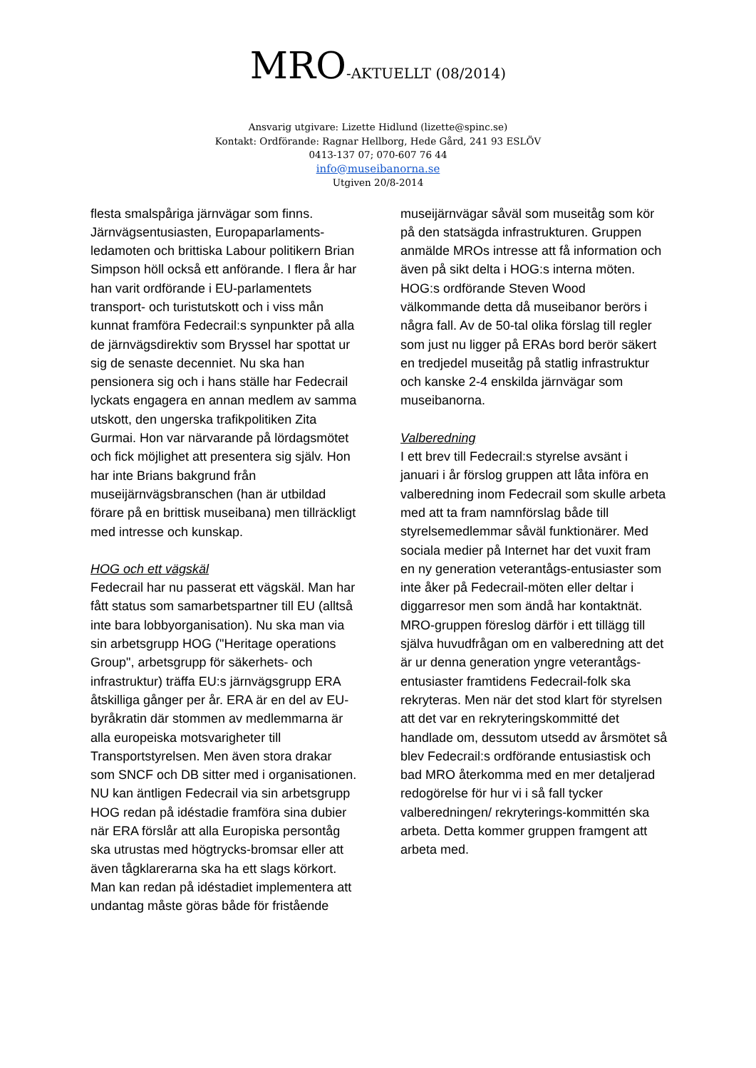MRO-AKTUELLT (08/2014)
Ansvarig utgivare: Lizette Hidlund (lizette@spinc.se)
Kontakt: Ordförande: Ragnar Hellborg, Hede Gård, 241 93 ESLÖV
0413-137 07; 070-607 76 44
info@museibanorna.se
Utgiven 20/8-2014
flesta smalspåriga järnvägar som finns. Järnvägsentusiasten, Europaparlaments-ledamoten och brittiska Labour politikern Brian Simpson höll också ett anförande. I flera år har han varit ordförande i EU-parlamentets transport- och turistutskott och i viss mån kunnat framföra Fedecrail:s synpunkter på alla de järnvägsdirektiv som Bryssel har spottat ur sig de senaste decenniet. Nu ska han pensionera sig och i hans ställe har Fedecrail lyckats engagera en annan medlem av samma utskott, den ungerska trafikpolitiken Zita Gurmai. Hon var närvarande på lördagsmötet och fick möjlighet att presentera sig själv. Hon har inte Brians bakgrund från museijärnvägsbranschen (han är utbildad förare på en brittisk museibana) men tillräckligt med intresse och kunskap.
HOG och ett vägskäl
Fedecrail har nu passerat ett vägskäl. Man har fått status som samarbetspartner till EU (alltså inte bara lobbyorganisation). Nu ska man via sin arbetsgrupp HOG ("Heritage operations Group", arbetsgrupp för säkerhets- och infrastruktur) träffa EU:s järnvägsgrupp ERA åtskilliga gånger per år. ERA är en del av EU-byråkratin där stommen av medlemmarna är alla europeiska motsvarigheter till Transportstyrelsen. Men även stora drakar som SNCF och DB sitter med i organisationen. NU kan äntligen Fedecrail via sin arbetsgrupp HOG redan på idéstadie framföra sina dubier när ERA förslår att alla Europiska persontåg ska utrustas med högtrycks-bromsar eller att även tågklarerarna ska ha ett slags körkort. Man kan redan på idéstadiet implementera att undantag måste göras både för fristående
museijärnvägar såväl som museitåg som kör på den statsägda infrastrukturen. Gruppen anmälde MROs intresse att få information och även på sikt delta i HOG:s interna möten. HOG:s ordförande Steven Wood välkommande detta då museibanor berörs i några fall. Av de 50-tal olika förslag till regler som just nu ligger på ERAs bord berör säkert en tredjedel museitåg på statlig infrastruktur och kanske 2-4 enskilda järnvägar som museibanorna.
Valberedning
I ett brev till Fedecrail:s styrelse avsänt i januari i år förslog gruppen att låta införa en valberedning inom Fedecrail som skulle arbeta med att ta fram namnförslag både till styrelsemedlemmar såväl funktionärer. Med sociala medier på Internet har det vuxit fram en ny generation veterantågs-entusiaster som inte åker på Fedecrail-möten eller deltar i diggarresor men som ändå har kontaktnät. MRO-gruppen föreslog därför i ett tillägg till själva huvudfrågan om en valberedning att det är ur denna generation yngre veterantågs-entusiaster framtidens Fedecrail-folk ska rekryteras. Men när det stod klart för styrelsen att det var en rekryteringskommitté det handlade om, dessutom utsedd av årsmötet så blev Fedecrail:s ordförande entusiastisk och bad MRO återkomma med en mer detaljerad redogörelse för hur vi i så fall tycker valberedningen/ rekryterings-kommittén ska arbeta. Detta kommer gruppen framgent att arbeta med.